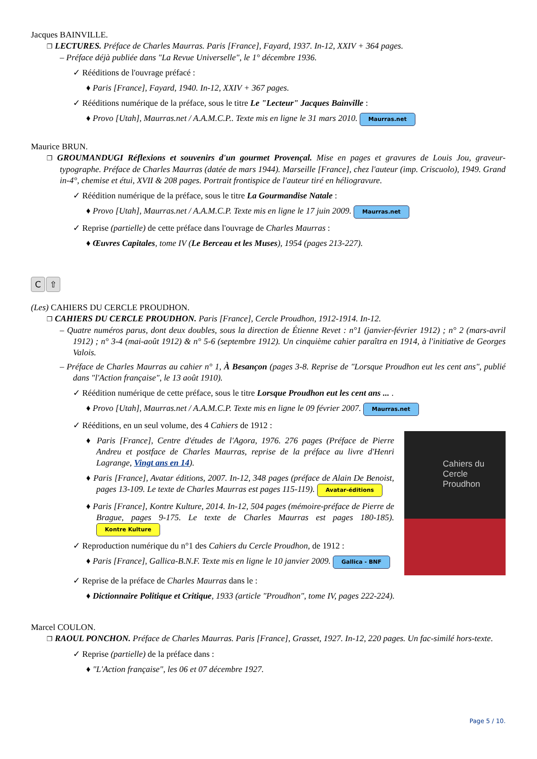Jacques BAINVILLE.
❐ LECTURES. Préface de Charles Maurras. Paris [France], Fayard, 1937. In-12, XXIV + 364 pages.
– Préface déjà publiée dans "La Revue Universelle", le 1° décembre 1936.
✓ Rééditions de l'ouvrage préfacé :
♦ Paris [France], Fayard, 1940. In-12, XXIV + 367 pages.
✓ Rééditions numérique de la préface, sous le titre Le "Lecteur" Jacques Bainville :
♦ Provo [Utah], Maurras.net / A.A.M.C.P.. Texte mis en ligne le 31 mars 2010. Maurras.net
Maurice BRUN.
❐ GROUMANDUGI Réflexions et souvenirs d'un gourmet Provençal. Mise en pages et gravures de Louis Jou, graveur-typographe. Préface de Charles Maurras (datée de mars 1944). Marseille [France], chez l'auteur (imp. Criscuolo), 1949. Grand in-4°, chemise et étui, XVII & 208 pages. Portrait frontispice de l'auteur tiré en héliogravure.
✓ Réédition numérique de la préface, sous le titre La Gourmandise Natale :
♦ Provo [Utah], Maurras.net / A.A.M.C.P. Texte mis en ligne le 17 juin 2009. Maurras.net
✓ Reprise (partielle) de cette préface dans l'ouvrage de Charles Maurras :
♦ Œuvres Capitales, tome IV (Le Berceau et les Muses), 1954 (pages 213-227).
C ⇧
(Les) CAHIERS DU CERCLE PROUDHON.
❐ CAHIERS DU CERCLE PROUDHON. Paris [France], Cercle Proudhon, 1912-1914. In-12.
– Quatre numéros parus, dont deux doubles, sous la direction de Étienne Revet : n°1 (janvier-février 1912) ; n° 2 (mars-avril 1912) ; n° 3-4 (mai-août 1912) & n° 5-6 (septembre 1912). Un cinquième cahier paraîtra en 1914, à l'initiative de Georges Valois.
– Préface de Charles Maurras au cahier n° 1, À Besançon (pages 3-8. Reprise de "Lorsque Proudhon eut les cent ans", publié dans "l'Action française", le 13 août 1910).
✓ Réédition numérique de cette préface, sous le titre Lorsque Proudhon eut les cent ans ... .
♦ Provo [Utah], Maurras.net / A.A.M.C.P. Texte mis en ligne le 09 février 2007. Maurras.net
✓ Rééditions, en un seul volume, des 4 Cahiers de 1912 :
Cahiers du
Cercle Proudhon
♦ Paris [France], Centre d'études de l'Agora, 1976. 276 pages (Préface de Pierre Andreu et postface de Charles Maurras, reprise de la préface au livre d'Henri Lagrange, Vingt ans en 14).
♦ Paris [France], Avatar éditions, 2007. In-12, 348 pages (préface de Alain De Benoist, pages 13-109. Le texte de Charles Maurras est pages 115-119). Avatar-éditions
♦ Paris [France], Kontre Kulture, 2014. In-12, 504 pages (mémoire-préface de Pierre de Brague, pages 9-175. Le texte de Charles Maurras est pages 180-185). Kontre Kulture
✓ Reproduction numérique du n°1 des Cahiers du Cercle Proudhon, de 1912 :
♦ Paris [France], Gallica-B.N.F. Texte mis en ligne le 10 janvier 2009. Gallica - BNF
✓ Reprise de la préface de Charles Maurras dans le :
♦ Dictionnaire Politique et Critique, 1933 (article "Proudhon", tome IV, pages 222-224).
Marcel COULON.
❐ RAOUL PONCHON. Préface de Charles Maurras. Paris [France], Grasset, 1927. In-12, 220 pages. Un fac-similé hors-texte.
✓ Reprise (partielle) de la préface dans :
♦ "L'Action française", les 06 et 07 décembre 1927.
Page 5 / 10.